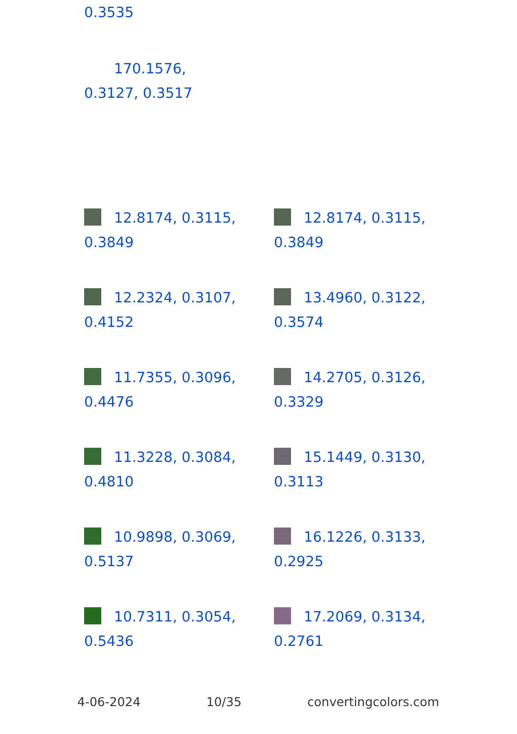0.3535
170.1576, 0.3127, 0.3517
12.8174, 0.3115, 0.3849
12.8174, 0.3115, 0.3849
12.2324, 0.3107, 0.4152
13.4960, 0.3122, 0.3574
11.7355, 0.3096, 0.4476
14.2705, 0.3126, 0.3329
11.3228, 0.3084, 0.4810
15.1449, 0.3130, 0.3113
10.9898, 0.3069, 0.5137
16.1226, 0.3133, 0.2925
10.7311, 0.3054, 0.5436
17.2069, 0.3134, 0.2761
4-06-2024 10/35 convertingcolors.com